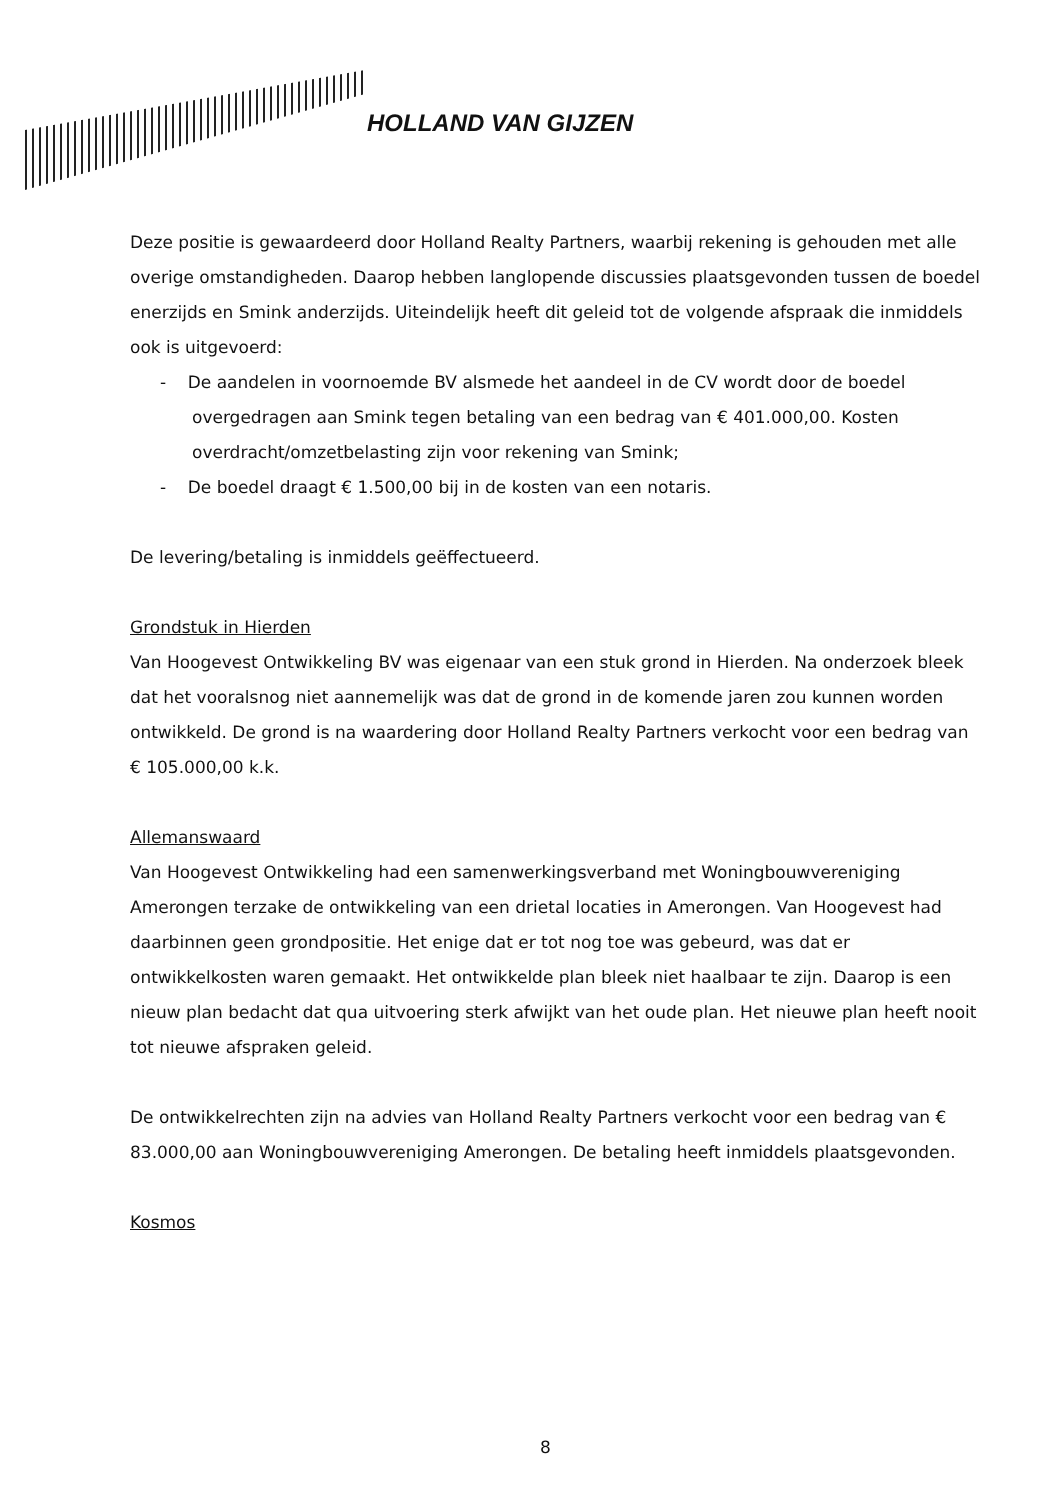HOLLAND VAN GIJZEN
Deze positie is gewaardeerd door Holland Realty Partners, waarbij rekening is gehouden met alle overige omstandigheden. Daarop hebben langlopende discussies plaatsgevonden tussen de boedel enerzijds en Smink anderzijds. Uiteindelijk heeft dit geleid tot de volgende afspraak die inmiddels ook is uitgevoerd:
- De aandelen in voornoemde BV alsmede het aandeel in de CV wordt door de boedel overgedragen aan Smink tegen betaling van een bedrag van € 401.000,00. Kosten overdracht/omzetbelasting zijn voor rekening van Smink;
- De boedel draagt € 1.500,00 bij in de kosten van een notaris.
De levering/betaling is inmiddels geëffectueerd.
Grondstuk in Hierden
Van Hoogevest Ontwikkeling BV was eigenaar van een stuk grond in Hierden. Na onderzoek bleek dat het vooralsnog niet aannemelijk was dat de grond in de komende jaren zou kunnen worden ontwikkeld. De grond is na waardering door Holland Realty Partners verkocht voor een bedrag van € 105.000,00 k.k.
Allemanswaard
Van Hoogevest Ontwikkeling had een samenwerkingsverband met Woningbouwvereniging Amerongen terzake de ontwikkeling van een drietal locaties in Amerongen. Van Hoogevest had daarbinnen geen grondpositie. Het enige dat er tot nog toe was gebeurd, was dat er ontwikkelkosten waren gemaakt. Het ontwikkelde plan bleek niet haalbaar te zijn. Daarop is een nieuw plan bedacht dat qua uitvoering sterk afwijkt van het oude plan. Het nieuwe plan heeft nooit tot nieuwe afspraken geleid.
De ontwikkelrechten zijn na advies van Holland Realty Partners verkocht voor een bedrag van € 83.000,00 aan Woningbouwvereniging Amerongen. De betaling heeft inmiddels plaatsgevonden.
Kosmos
8